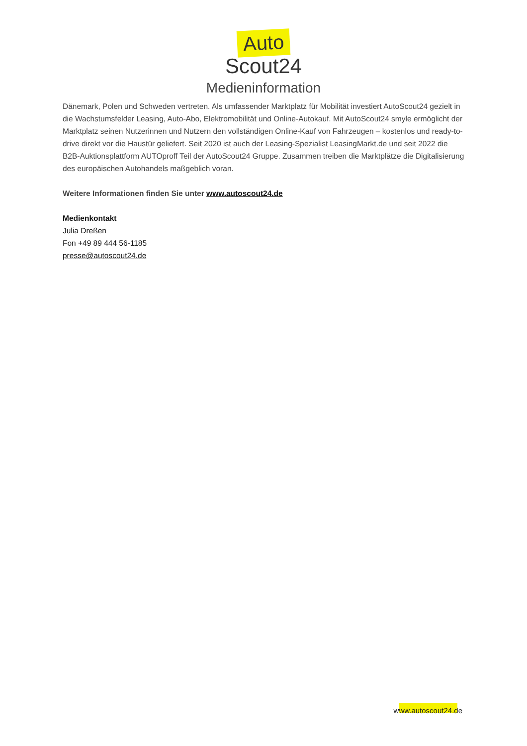Auto
Scout24
Medieninformation
Dänemark, Polen und Schweden vertreten. Als umfassender Marktplatz für Mobilität investiert AutoScout24 gezielt in die Wachstumsfelder Leasing, Auto-Abo, Elektromobilität und Online-Autokauf. Mit AutoScout24 smyle ermöglicht der Marktplatz seinen Nutzerinnen und Nutzern den vollständigen Online-Kauf von Fahrzeugen – kostenlos und ready-to-drive direkt vor die Haustür geliefert. Seit 2020 ist auch der Leasing-Spezialist LeasingMarkt.de und seit 2022 die B2B-Auktionsplattform AUTOproff Teil der AutoScout24 Gruppe. Zusammen treiben die Marktplätze die Digitalisierung des europäischen Autohandels maßgeblich voran.
Weitere Informationen finden Sie unter www.autoscout24.de
Medienkontakt
Julia Dreßen
Fon +49 89 444 56-1185
presse@autoscout24.de
www.autoscout24.de